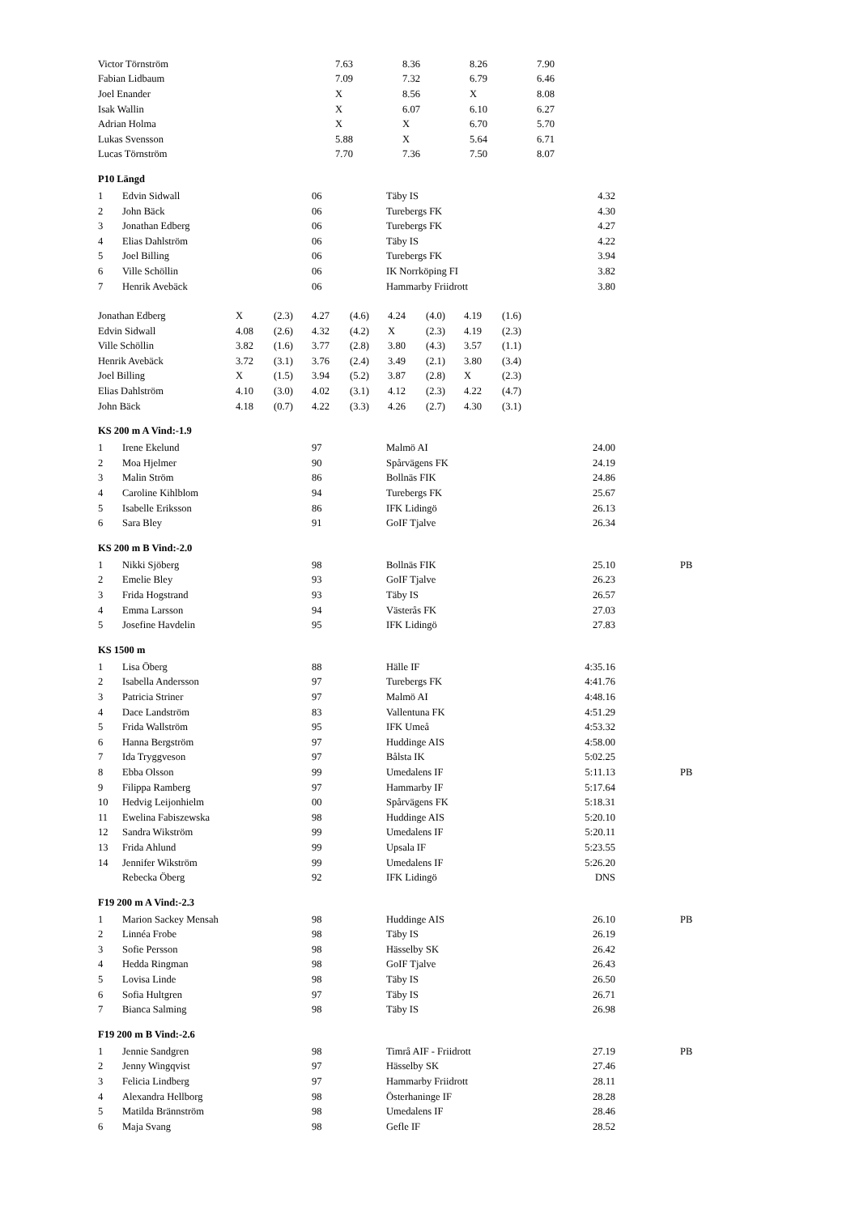| Victor Törnström | 7.63 | 8.36 | 8.26 | 7.90 |
| Fabian Lidbaum | 7.09 | 7.32 | 6.79 | 6.46 |
| Joel Enander | X | 8.56 | X | 8.08 |
| Isak Wallin | X | 6.07 | 6.10 | 6.27 |
| Adrian Holma | X | X | 6.70 | 5.70 |
| Lukas Svensson | 5.88 | X | 5.64 | 6.71 |
| Lucas Törnström | 7.70 | 7.36 | 7.50 | 8.07 |
P10 Längd
| 1 | Edvin Sidwall | 06 | Täby IS | 4.32 | | |
| 2 | John Bäck | 06 | Turebergs FK | 4.30 | | |
| 3 | Jonathan Edberg | 06 | Turebergs FK | 4.27 | | |
| 4 | Elias Dahlström | 06 | Täby IS | 4.22 | | |
| 5 | Joel Billing | 06 | Turebergs FK | 3.94 | | |
| 6 | Ville Schöllin | 06 | IK Norrköping FI | 3.82 | | |
| 7 | Henrik Avebäck | 06 | Hammarby Friidrott | 3.80 | | |
| Jonathan Edberg | X | (2.3) | 4.27 | (4.6) | 4.24 | (4.0) | 4.19 | (1.6) |
| Edvin Sidwall | 4.08 | (2.6) | 4.32 | (4.2) | X | (2.3) | 4.19 | (2.3) |
| Ville Schöllin | 3.82 | (1.6) | 3.77 | (2.8) | 3.80 | (4.3) | 3.57 | (1.1) |
| Henrik Avebäck | 3.72 | (3.1) | 3.76 | (2.4) | 3.49 | (2.1) | 3.80 | (3.4) |
| Joel Billing | X | (1.5) | 3.94 | (5.2) | 3.87 | (2.8) | X | (2.3) |
| Elias Dahlström | 4.10 | (3.0) | 4.02 | (3.1) | 4.12 | (2.3) | 4.22 | (4.7) |
| John Bäck | 4.18 | (0.7) | 4.22 | (3.3) | 4.26 | (2.7) | 4.30 | (3.1) |
KS 200 m A Vind:-1.9
| 1 | Irene Ekelund | 97 | Malmö AI | 24.00 | | |
| 2 | Moa Hjelmer | 90 | Spårvägens FK | 24.19 | | |
| 3 | Malin Ström | 86 | Bollnäs FIK | 24.86 | | |
| 4 | Caroline Kihlblom | 94 | Turebergs FK | 25.67 | | |
| 5 | Isabelle Eriksson | 86 | IFK Lidingö | 26.13 | | |
| 6 | Sara Bley | 91 | GoIF Tjalve | 26.34 | | |
KS 200 m B Vind:-2.0
| 1 | Nikki Sjöberg | 98 | Bollnäs FIK | 25.10 | | PB |
| 2 | Emelie Bley | 93 | GoIF Tjalve | 26.23 | | |
| 3 | Frida Hogstrand | 93 | Täby IS | 26.57 | | |
| 4 | Emma Larsson | 94 | Västerås FK | 27.03 | | |
| 5 | Josefine Havdelin | 95 | IFK Lidingö | 27.83 | | |
KS 1500 m
| 1 | Lisa Öberg | 88 | Hälle IF | 4:35.16 | | |
| 2 | Isabella Andersson | 97 | Turebergs FK | 4:41.76 | | |
| 3 | Patricia Striner | 97 | Malmö AI | 4:48.16 | | |
| 4 | Dace Landström | 83 | Vallentuna FK | 4:51.29 | | |
| 5 | Frida Wallström | 95 | IFK Umeå | 4:53.32 | | |
| 6 | Hanna Bergström | 97 | Huddinge AIS | 4:58.00 | | |
| 7 | Ida Tryggveson | 97 | Bålsta IK | 5:02.25 | | |
| 8 | Ebba Olsson | 99 | Umedalens IF | 5:11.13 | | PB |
| 9 | Filippa Ramberg | 97 | Hammarby IF | 5:17.64 | | |
| 10 | Hedvig Leijonhielm | 00 | Spårvägens FK | 5:18.31 | | |
| 11 | Ewelina Fabiszewska | 98 | Huddinge AIS | 5:20.10 | | |
| 12 | Sandra Wikström | 99 | Umedalens IF | 5:20.11 | | |
| 13 | Frida Ahlund | 99 | Upsala IF | 5:23.55 | | |
| 14 | Jennifer Wikström | 99 | Umedalens IF | 5:26.20 | | |
| | Rebecka Öberg | 92 | IFK Lidingö | DNS | | |
F19 200 m A Vind:-2.3
| 1 | Marion Sackey Mensah | 98 | Huddinge AIS | 26.10 | | PB |
| 2 | Linnéa Frobe | 98 | Täby IS | 26.19 | | |
| 3 | Sofie Persson | 98 | Hässelby SK | 26.42 | | |
| 4 | Hedda Ringman | 98 | GoIF Tjalve | 26.43 | | |
| 5 | Lovisa Linde | 98 | Täby IS | 26.50 | | |
| 6 | Sofia Hultgren | 97 | Täby IS | 26.71 | | |
| 7 | Bianca Salming | 98 | Täby IS | 26.98 | | |
F19 200 m B Vind:-2.6
| 1 | Jennie Sandgren | 98 | Timrå AIF - Friidrott | 27.19 | | PB |
| 2 | Jenny Wingqvist | 97 | Hässelby SK | 27.46 | | |
| 3 | Felicia Lindberg | 97 | Hammarby Friidrott | 28.11 | | |
| 4 | Alexandra Hellborg | 98 | Österhaninge IF | 28.28 | | |
| 5 | Matilda Brännström | 98 | Umedalens IF | 28.46 | | |
| 6 | Maja Svang | 98 | Gefle IF | 28.52 | | |